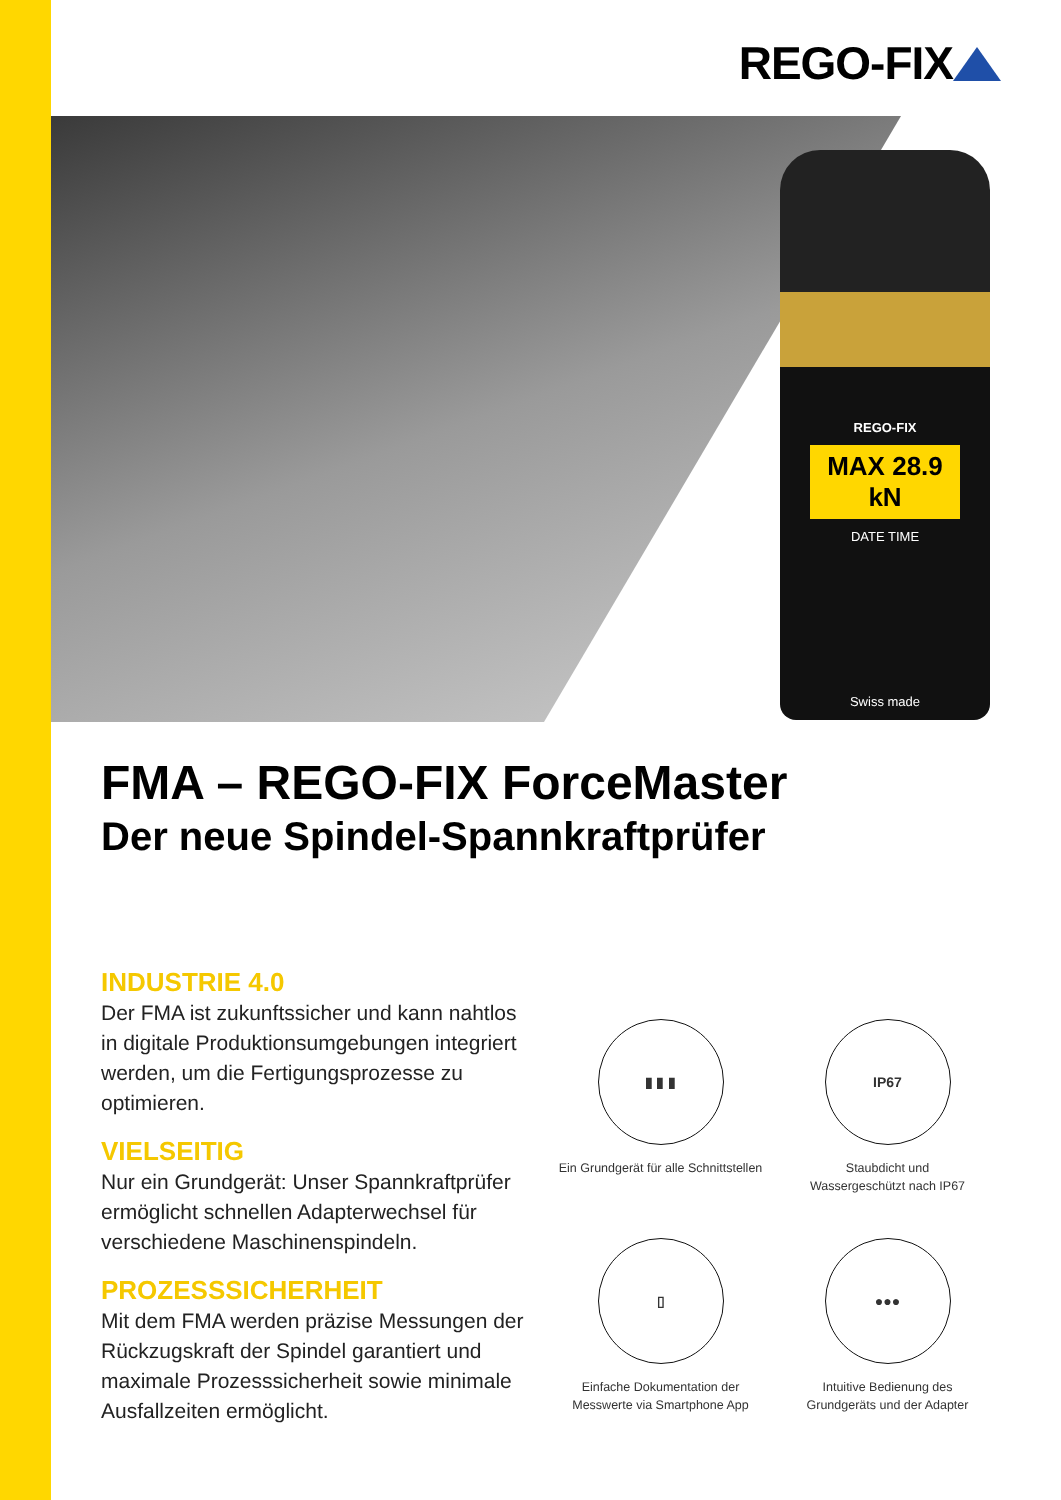REGO-FIX
REGO-FIX
MAX 28.9 kN
DATE TIME
Swiss made
FMA – REGO-FIX ForceMaster
Der neue Spindel-Spannkraftprüfer
INDUSTRIE 4.0
Der FMA ist zukunftssicher und kann nahtlos in digitale Produktionsumgebungen integriert werden, um die Fertigungsprozesse zu optimieren.
VIELSEITIG
Nur ein Grundgerät: Unser Spannkraftprüfer ermöglicht schnellen Adapterwechsel für verschiedene Maschinenspindeln.
PROZESSSICHERHEIT
Mit dem FMA werden präzise Messungen der Rückzugskraft der Spindel garantiert und maximale Prozesssicherheit sowie minimale Ausfallzeiten ermöglicht.
▮ ▮ ▮
Ein Grundgerät für alle Schnittstellen
IP67
Staubdicht und
Wassergeschützt nach IP67
▯
Einfache Dokumentation der
Messwerte via Smartphone App
●●●
Intuitive Bedienung des
Grundgeräts und der Adapter